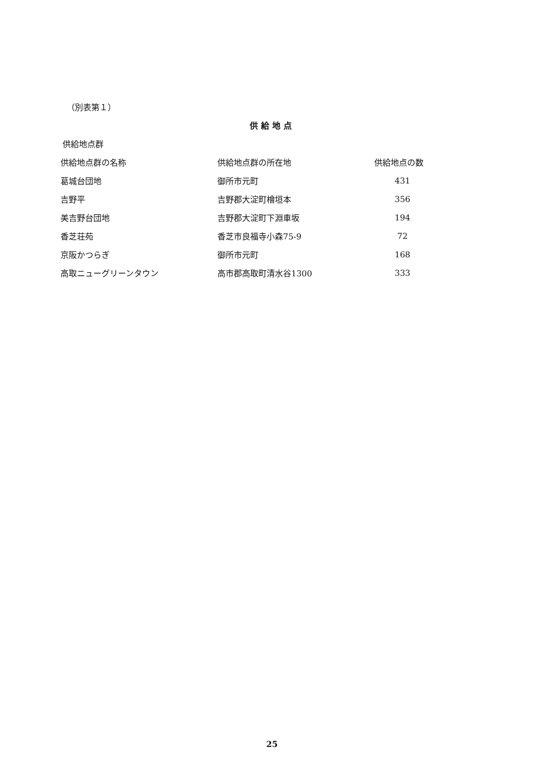（別表第１）
供給地点
供給地点群
| 供給地点群の名称 | 供給地点群の所在地 | 供給地点の数 |
| --- | --- | --- |
| 葛城台団地 | 御所市元町 | 431 |
| 吉野平 | 吉野郡大淀町檜垣本 | 356 |
| 美吉野台団地 | 吉野郡大淀町下淵車坂 | 194 |
| 香芝荘苑 | 香芝市良福寺小森75-9 | 72 |
| 京阪かつらぎ | 御所市元町 | 168 |
| 高取ニューグリーンタウン | 高市郡高取町清水谷1300 | 333 |
25